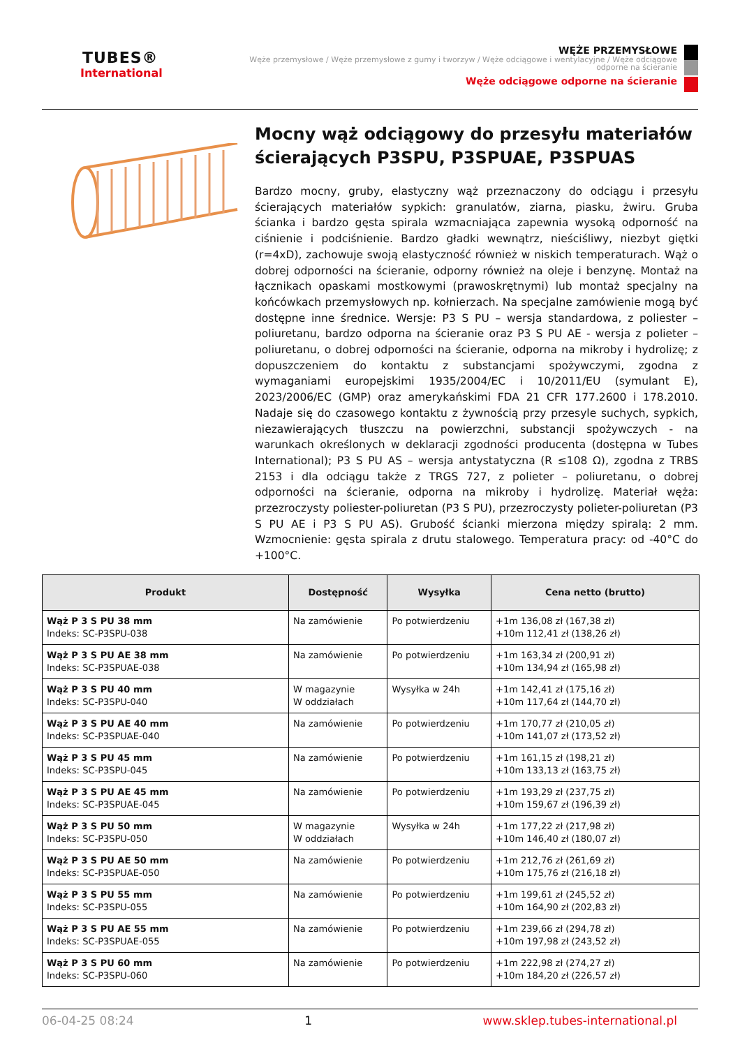TUBES®
International
WĘŻE PRZEMYSŁOWE
Węże przemysłowe / Węże przemysłowe z gumy i tworzyw / Węże odciągowe i wentylacyjne / Węże odciągowe odporne na ścieranie
Węże odciągowe odporne na ścieranie
Mocny wąż odciągowy do przesyłu materiałów ścierających P3SPU, P3SPUAE, P3SPUAS
Bardzo mocny, gruby, elastyczny wąż przeznaczony do odciągu i przesyłu ścierających materiałów sypkich: granulatów, ziarna, piasku, żwiru. Gruba ścianka i bardzo gęsta spirala wzmacniająca zapewnia wysoką odporność na ciśnienie i podciśnienie. Bardzo gładki wewnątrz, nieściśliwy, niezbyt giętki (r=4xD), zachowuje swoją elastyczność również w niskich temperaturach. Wąż o dobrej odporności na ścieranie, odporny również na oleje i benzynę. Montaż na łącznikach opaskami mostkowymi (prawoskrętnymi) lub montaż specjalny na końcówkach przemysłowych np. kołnierzach. Na specjalne zamówienie mogą być dostępne inne średnice. Wersje: P3 S PU – wersja standardowa, z poliester – poliuretanu, bardzo odporna na ścieranie oraz P3 S PU AE - wersja z polieter – poliuretanu, o dobrej odporności na ścieranie, odporna na mikroby i hydrolizę; z dopuszczeniem do kontaktu z substancjami spożywczymi, zgodna z wymaganiami europejskimi 1935/2004/EC i 10/2011/EU (symulant E), 2023/2006/EC (GMP) oraz amerykańskimi FDA 21 CFR 177.2600 i 178.2010. Nadaje się do czasowego kontaktu z żywnością przy przesyle suchych, sypkich, niezawierających tłuszczu na powierzchni, substancji spożywczych - na warunkach określonych w deklaracji zgodności producenta (dostępna w Tubes International); P3 S PU AS – wersja antystatyczna (R ≤108 Ω), zgodna z TRBS 2153 i dla odciągu także z TRGS 727, z polieter – poliuretanu, o dobrej odporności na ścieranie, odporna na mikroby i hydrolizę. Materiał węża: przezroczysty poliester-poliuretan (P3 S PU), przezroczysty polieter-poliuretan (P3 S PU AE i P3 S PU AS). Grubość ścianki mierzona między spiralą: 2 mm. Wzmocnienie: gęsta spirala z drutu stalowego. Temperatura pracy: od -40°C do +100°C.
| Produkt | Dostępność | Wysyłka | Cena netto (brutto) |
| --- | --- | --- | --- |
| Wąż P 3 S PU 38 mm Indeks: SC-P3SPU-038 | Na zamówienie | Po potwierdzeniu | +1m 136,08 zł (167,38 zł) +10m 112,41 zł (138,26 zł) |
| Wąż P 3 S PU AE 38 mm Indeks: SC-P3SPUAE-038 | Na zamówienie | Po potwierdzeniu | +1m 163,34 zł (200,91 zł) +10m 134,94 zł (165,98 zł) |
| Wąż P 3 S PU 40 mm Indeks: SC-P3SPU-040 | W magazynie W oddziałach | Wysyłka w 24h | +1m 142,41 zł (175,16 zł) +10m 117,64 zł (144,70 zł) |
| Wąż P 3 S PU AE 40 mm Indeks: SC-P3SPUAE-040 | Na zamówienie | Po potwierdzeniu | +1m 170,77 zł (210,05 zł) +10m 141,07 zł (173,52 zł) |
| Wąż P 3 S PU 45 mm Indeks: SC-P3SPU-045 | Na zamówienie | Po potwierdzeniu | +1m 161,15 zł (198,21 zł) +10m 133,13 zł (163,75 zł) |
| Wąż P 3 S PU AE 45 mm Indeks: SC-P3SPUAE-045 | Na zamówienie | Po potwierdzeniu | +1m 193,29 zł (237,75 zł) +10m 159,67 zł (196,39 zł) |
| Wąż P 3 S PU 50 mm Indeks: SC-P3SPU-050 | W magazynie W oddziałach | Wysyłka w 24h | +1m 177,22 zł (217,98 zł) +10m 146,40 zł (180,07 zł) |
| Wąż P 3 S PU AE 50 mm Indeks: SC-P3SPUAE-050 | Na zamówienie | Po potwierdzeniu | +1m 212,76 zł (261,69 zł) +10m 175,76 zł (216,18 zł) |
| Wąż P 3 S PU 55 mm Indeks: SC-P3SPU-055 | Na zamówienie | Po potwierdzeniu | +1m 199,61 zł (245,52 zł) +10m 164,90 zł (202,83 zł) |
| Wąż P 3 S PU AE 55 mm Indeks: SC-P3SPUAE-055 | Na zamówienie | Po potwierdzeniu | +1m 239,66 zł (294,78 zł) +10m 197,98 zł (243,52 zł) |
| Wąż P 3 S PU 60 mm Indeks: SC-P3SPU-060 | Na zamówienie | Po potwierdzeniu | +1m 222,98 zł (274,27 zł) +10m 184,20 zł (226,57 zł) |
06-04-25 08:24 1 www.sklep.tubes-international.pl